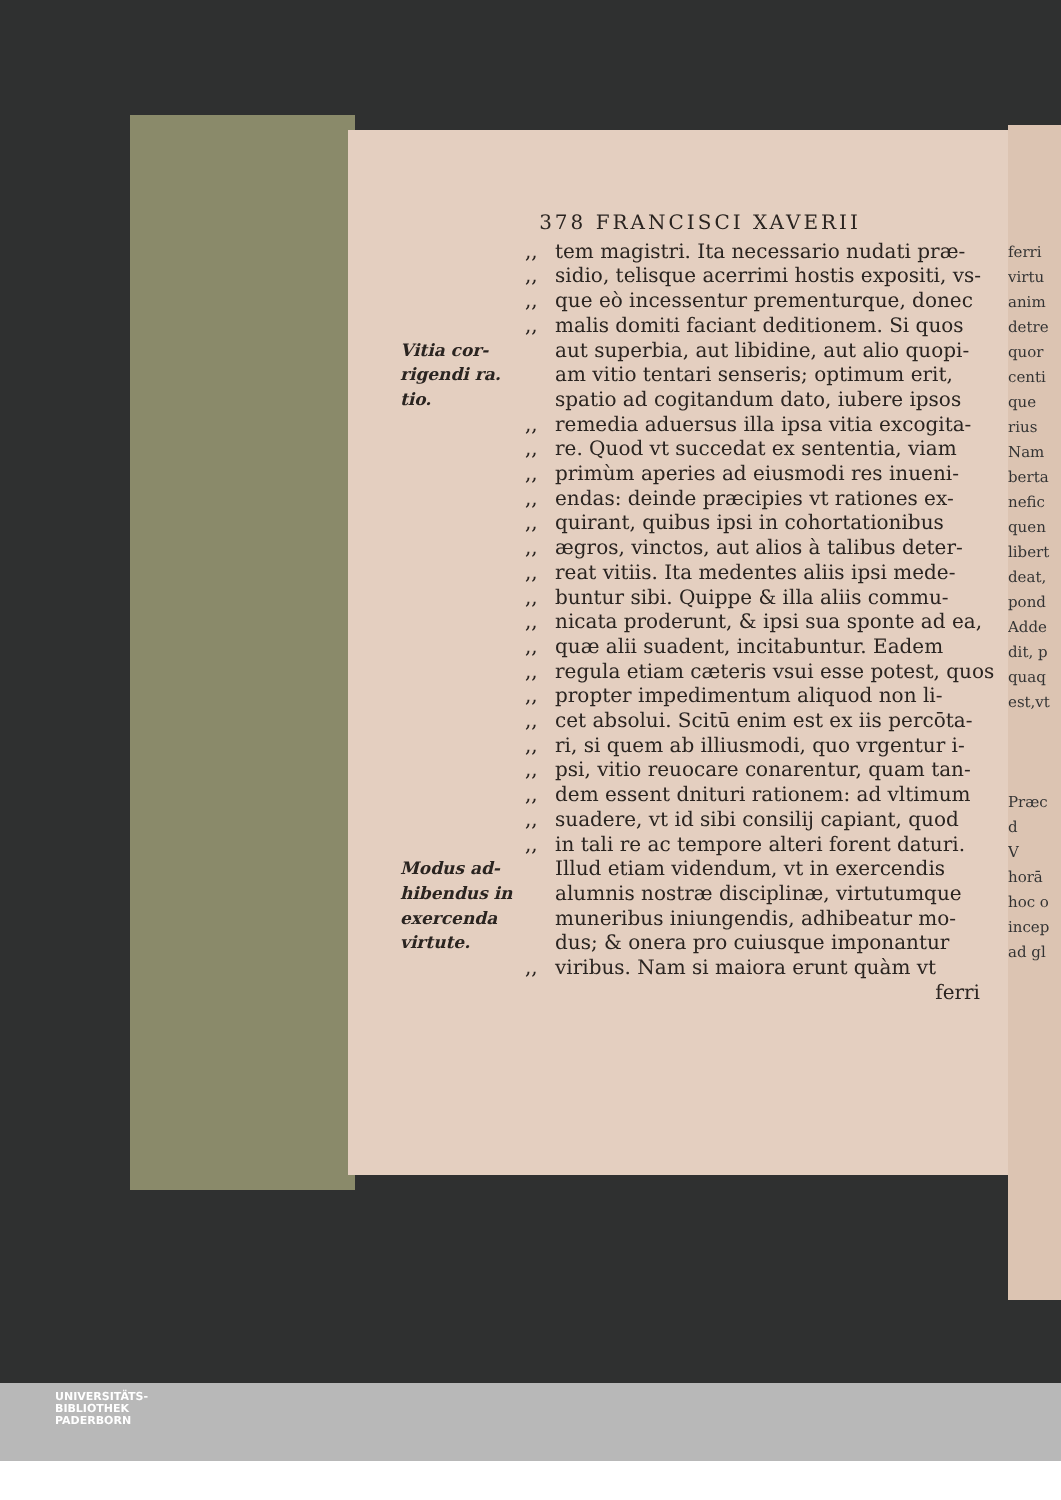ferri
virtu
anim
detre
quor
centi
que
rius
Nam
berta
nefic
quen
libert
deat,
pond
Adde
dit, p
quaq
est,vt
Præc
d
V
horā
hoc o
incep
ad gl
378 FRANCISCI XAVERII
,, tem magistri. Ita necessario nudati præ-
,, sidio, telisque acerrimi hostis expositi, vs-
,, que eò incessentur prementurque, donec
,, malis domiti faciant deditionem. Si quos
Vitia cor- aut superbia, aut libidine, aut alio quopi-
rigendi ra. am vitio tentari senseris; optimum erit,
tio. spatio ad cogitandum dato, iubere ipsos
,, remedia aduersus illa ipsa vitia excogita-
,, re. Quod vt succedat ex sententia, viam
,, primùm aperies ad eiusmodi res inueni-
,, endas: deinde præcipies vt rationes ex-
,, quirant, quibus ipsi in cohortationibus
,, ægros, vinctos, aut alios à talibus deter-
,, reat vitiis. Ita medentes aliis ipsi mede-
,, buntur sibi. Quippe & illa aliis commu-
,, nicata proderunt, & ipsi sua sponte ad ea,
,, quæ alii suadent, incitabuntur. Eadem
,, regula etiam cæteris vsui esse potest, quos
,, propter impedimentum aliquod non li-
,, cet absolui. Scitū enim est ex iis percōta-
,, ri, si quem ab illiusmodi, quo vrgentur i-
,, psi, vitio reuocare conarentur, quam tan-
,, dem essent dnituri rationem: ad vltimum
,, suadere, vt id sibi consilij capiant, quod
,, in tali re ac tempore alteri forent daturi.
Modus ad- Illud etiam videndum, vt in exercendis
hibendus in alumnis nostræ disciplinæ, virtutumque
exercenda muneribus iniungendis, adhibeatur mo-
virtute. dus; & onera pro cuiusque imponantur
,, viribus. Nam si maiora erunt quàm vt
ferri
UNIVERSITÄTS-
BIBLIOTHEK
PADERBORN